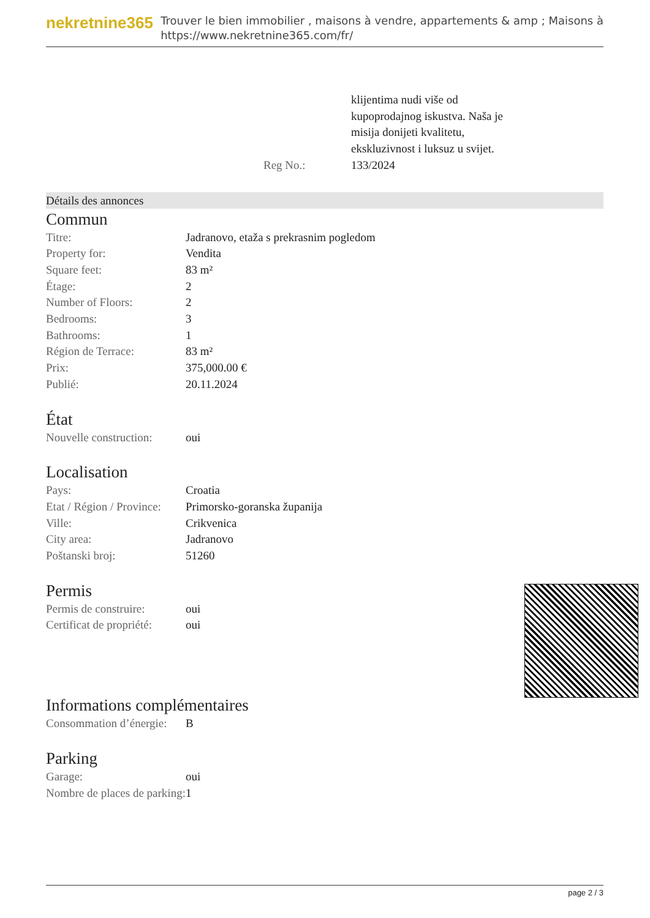nekretnine365
Trouver le bien immobilier , maisons à vendre, appartements & amp ; Maisons à
https://www.nekretnine365.com/fr/
| | klijentima nudi više od kupoprodajnog iskustva. Naša je misija donijeti kvalitetu, ekskluzivnost i luksuz u svijet. |
| Reg No.: | 133/2024 |
Détails des annonces
Commun
| Titre: | Jadranovo, etaža s prekrasnim pogledom |
| Property for: | Vendita |
| Square feet: | 83 m² |
| Étage: | 2 |
| Number of Floors: | 2 |
| Bedrooms: | 3 |
| Bathrooms: | 1 |
| Région de Terrace: | 83 m² |
| Prix: | 375,000.00 € |
| Publié: | 20.11.2024 |
État
| Nouvelle construction: | oui |
Localisation
| Pays: | Croatia |
| Etat / Région / Province: | Primorsko-goranska županija |
| Ville: | Crikvenica |
| City area: | Jadranovo |
| Poštanski broj: | 51260 |
Permis
| Permis de construire: | oui |
| Certificat de propriété: | oui |
Informations complémentaires
| Consommation d’énergie: | B |
Parking
| Garage: | oui |
| Nombre de places de parking: | 1 |
page 2 / 3